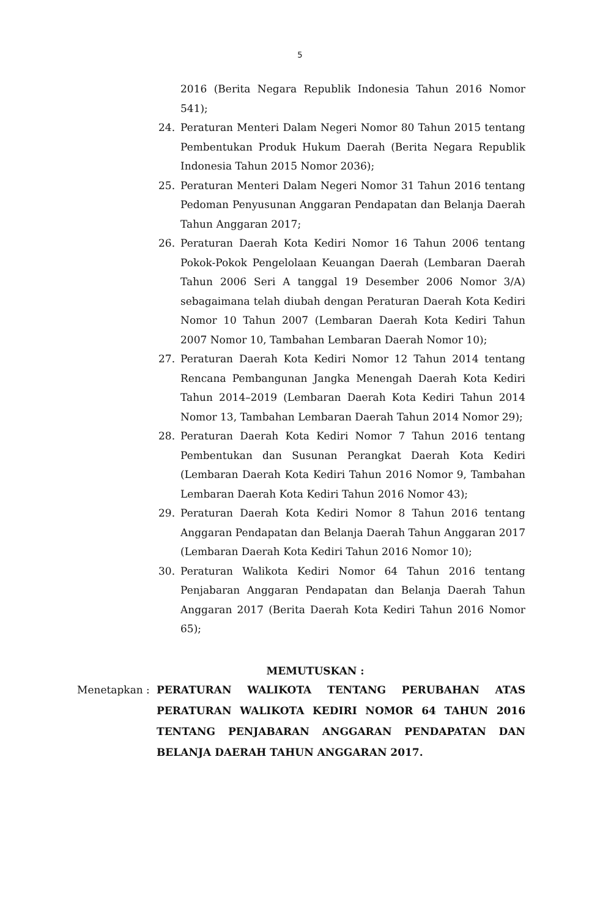5
2016 (Berita Negara Republik Indonesia Tahun 2016 Nomor 541);
24. Peraturan Menteri Dalam Negeri Nomor 80 Tahun 2015 tentang Pembentukan Produk Hukum Daerah (Berita Negara Republik Indonesia Tahun 2015 Nomor 2036);
25. Peraturan Menteri Dalam Negeri Nomor 31 Tahun 2016 tentang Pedoman Penyusunan Anggaran Pendapatan dan Belanja Daerah Tahun Anggaran 2017;
26. Peraturan Daerah Kota Kediri Nomor 16 Tahun 2006 tentang Pokok-Pokok Pengelolaan Keuangan Daerah (Lembaran Daerah Tahun 2006 Seri A tanggal 19 Desember 2006 Nomor 3/A) sebagaimana telah diubah dengan Peraturan Daerah Kota Kediri Nomor 10 Tahun 2007 (Lembaran Daerah Kota Kediri Tahun 2007 Nomor 10, Tambahan Lembaran Daerah Nomor 10);
27. Peraturan Daerah Kota Kediri Nomor 12 Tahun 2014 tentang Rencana Pembangunan Jangka Menengah Daerah Kota Kediri Tahun 2014–2019 (Lembaran Daerah Kota Kediri Tahun 2014 Nomor 13, Tambahan Lembaran Daerah Tahun 2014 Nomor 29);
28. Peraturan Daerah Kota Kediri Nomor 7 Tahun 2016 tentang Pembentukan dan Susunan Perangkat Daerah Kota Kediri (Lembaran Daerah Kota Kediri Tahun 2016 Nomor 9, Tambahan Lembaran Daerah Kota Kediri Tahun 2016 Nomor 43);
29. Peraturan Daerah Kota Kediri Nomor 8 Tahun 2016 tentang Anggaran Pendapatan dan Belanja Daerah Tahun Anggaran 2017 (Lembaran Daerah Kota Kediri Tahun 2016 Nomor 10);
30. Peraturan Walikota Kediri Nomor 64 Tahun 2016 tentang Penjabaran Anggaran Pendapatan dan Belanja Daerah Tahun Anggaran 2017 (Berita Daerah Kota Kediri Tahun 2016 Nomor 65);
MEMUTUSKAN :
Menetapkan : PERATURAN WALIKOTA TENTANG PERUBAHAN ATAS PERATURAN WALIKOTA KEDIRI NOMOR 64 TAHUN 2016 TENTANG PENJABARAN ANGGARAN PENDAPATAN DAN BELANJA DAERAH TAHUN ANGGARAN 2017.